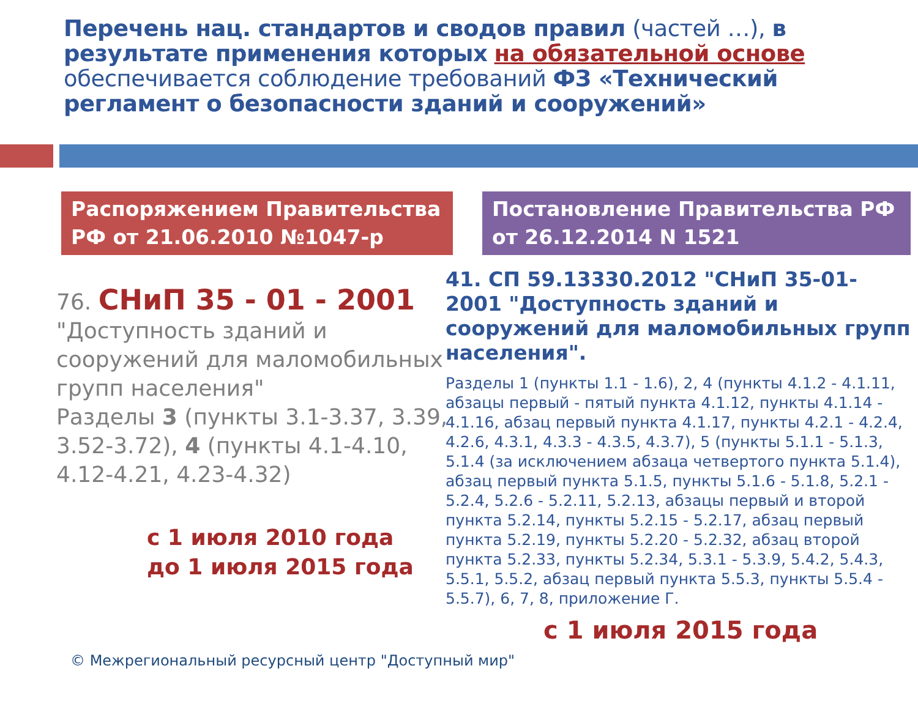Перечень нац. стандартов и сводов правил (частей …), в результате применения которых на обязательной основе обеспечивается соблюдение требований ФЗ «Технический регламент о безопасности зданий и сооружений»
Распоряжением Правительства РФ от 21.06.2010 №1047-р
76. СНиП 35 - 01 - 2001
"Доступность зданий и сооружений для маломобильных групп населения"
Разделы 3 (пункты 3.1-3.37, 3.39, 3.52-3.72), 4 (пункты 4.1-4.10, 4.12-4.21, 4.23-4.32)
с 1 июля 2010 года
до 1 июля 2015 года
Постановление Правительства РФ от 26.12.2014 N 1521
41. СП 59.13330.2012 "СНиП 35-01-2001 "Доступность зданий и сооружений для маломобильных групп населения".
Разделы 1 (пункты 1.1 - 1.6), 2, 4 (пункты 4.1.2 - 4.1.11, абзацы первый - пятый пункта 4.1.12, пункты 4.1.14 - 4.1.16, абзац первый пункта 4.1.17, пункты 4.2.1 - 4.2.4, 4.2.6, 4.3.1, 4.3.3 - 4.3.5, 4.3.7), 5 (пункты 5.1.1 - 5.1.3, 5.1.4 (за исключением абзаца четвертого пункта 5.1.4), абзац первый пункта 5.1.5, пункты 5.1.6 - 5.1.8, 5.2.1 - 5.2.4, 5.2.6 - 5.2.11, 5.2.13, абзацы первый и второй пункта 5.2.14, пункты 5.2.15 - 5.2.17, абзац первый пункта 5.2.19, пункты 5.2.20 - 5.2.32, абзац второй пункта 5.2.33, пункты 5.2.34, 5.3.1 - 5.3.9, 5.4.2, 5.4.3, 5.5.1, 5.5.2, абзац первый пункта 5.5.3, пункты 5.5.4 - 5.5.7), 6, 7, 8, приложение Г.
с 1 июля 2015 года
© Межрегиональный ресурсный центр "Доступный мир"